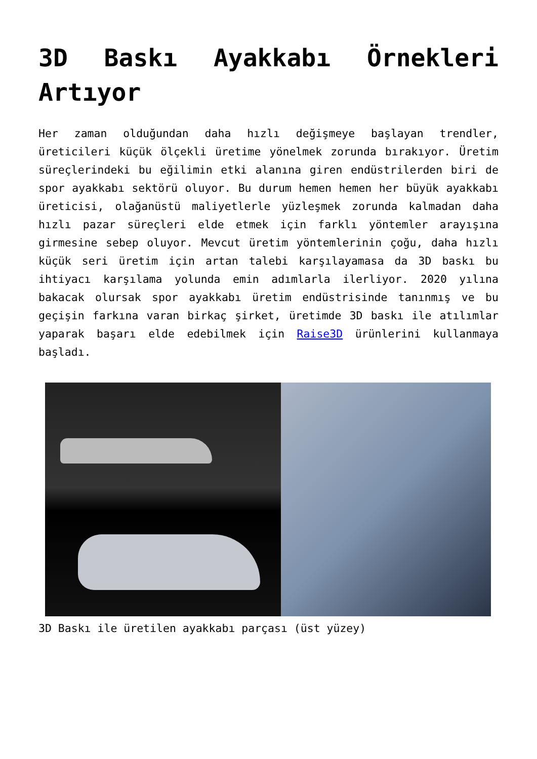3D Baskı Ayakkabı Örnekleri Artıyor
Her zaman olduğundan daha hızlı değişmeye başlayan trendler, üreticileri küçük ölçekli üretime yönelmek zorunda bırakıyor. Üretim süreçlerindeki bu eğilimin etki alanına giren endüstrilerden biri de spor ayakkabı sektörü oluyor. Bu durum hemen hemen her büyük ayakkabı üreticisi, olağanüstü maliyetlerle yüzleşmek zorunda kalmadan daha hızlı pazar süreçleri elde etmek için farklı yöntemler arayışına girmesine sebep oluyor. Mevcut üretim yöntemlerinin çoğu, daha hızlı küçük seri üretim için artan talebi karşılayamasa da 3D baskı bu ihtiyacı karşılama yolunda emin adımlarla ilerliyor. 2020 yılına bakacak olursak spor ayakkabı üretim endüstrisinde tanınmış ve bu geçişin farkına varan birkaç şirket, üretimde 3D baskı ile atılımlar yaparak başarı elde edebilmek için Raise3D ürünlerini kullanmaya başladı.
3D Baskı ile üretilen ayakkabı parçası (üst yüzey)